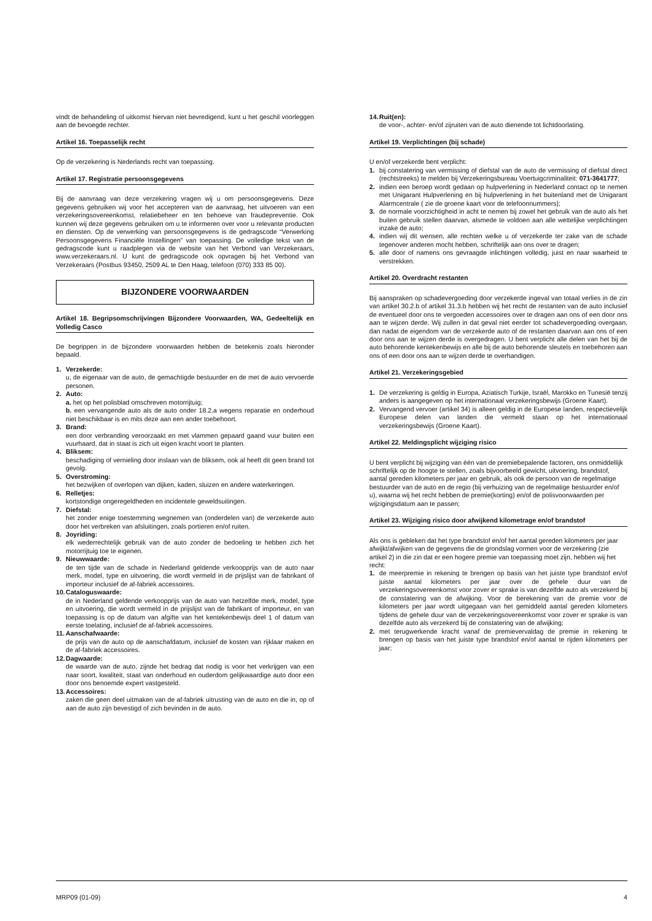vindt de behandeling of uitkomst hiervan niet bevredigend, kunt u het geschil voorleggen aan de bevoegde rechter.
Artikel 16. Toepasselijk recht
Op de verzekering is Nederlands recht van toepassing.
Artikel 17. Registratie persoonsgegevens
Bij de aanvraag van deze verzekering vragen wij u om persoonsgegevens. Deze gegevens gebruiken wij voor het accepteren van de aanvraag, het uitvoeren van een verzekeringsovereenkomst, relatiebeheer en ten behoeve van fraudepreventie. Ook kunnen wij deze gegevens gebruiken om u te informeren over voor u relevante producten en diensten. Op de verwerking van persoonsgegevens is de gedragscode “Verwerking Persoonsgegevens Financiële Instellingen” van toepassing. De volledige tekst van de gedragscode kunt u raadplegen via de website van het Verbond van Verzekeraars, www.verzekeraars.nl. U kunt de gedragscode ook opvragen bij het Verbond van Verzekeraars (Postbus 93450, 2509 AL te Den Haag, telefoon (070) 333 85 00).
BIJZONDERE VOORWAARDEN
Artikel 18. Begripsomschrijvingen Bijzondere Voorwaarden, WA, Gedeeltelijk en Volledig Casco
De begrippen in de bijzondere voorwaarden hebben de betekenis zoals hieronder bepaald.
1. Verzekerde:
u, de eigenaar van de auto, de gemachtigde bestuurder en de met de auto vervoerde personen.
2. Auto:
a. het op het polisblad omschreven motorrijtuig;
b. een vervangende auto als de auto onder 18.2.a wegens reparatie en onderhoud niet beschikbaar is en mits deze aan een ander toebehoort.
3. Brand:
een door verbranding veroorzaakt en met vlammen gepaard gaand vuur buiten een vuurhaard, dat in staat is zich uit eigen kracht voort te planten.
4. Bliksem:
beschadiging of vernieling door inslaan van de bliksem, ook al heeft dit geen brand tot gevolg.
5. Overstroming:
het bezwijken of overlopen van dijken, kaden, sluizen en andere waterkeringen.
6. Relletjes:
kortstondige ongeregeldheden en incidentele geweldsuitingen.
7. Diefstal:
het zonder enige toestemming wegnemen van (onderdelen van) de verzekerde auto door het verbreken van afsluitingen, zoals portieren en/of ruiten.
8. Joyriding:
elk wederrechtelijk gebruik van de auto zonder de bedoeling te hebben zich het motorrijtuig toe te eigenen.
9. Nieuwwaarde:
de ten tijde van de schade in Nederland geldende verkoopprijs van de auto naar merk, model, type en uitvoering, die wordt vermeld in de prijslijst van de fabrikant of importeur inclusief de af-fabriek accessoires.
10. Catalogus­waarde:
de in Nederland geldende verkoopprijs van de auto van hetzelfde merk, model, type en uitvoering, die wordt vermeld in de prijslijst van de fabrikant of importeur, en van toepassing is op de datum van afgifte van het kentekenbewijs deel 1 of datum van eerste toelating, inclusief de af-fabriek accessoires.
11. Aanschafwaarde:
de prijs van de auto op de aanschafdatum, inclusief de kosten van rijklaar maken en de af-fabriek accessoires.
12. Dagwaarde:
de waarde van de auto, zijnde het bedrag dat nodig is voor het verkrijgen van een naar soort, kwaliteit, staat van onderhoud en ouderdom gelijkwaardige auto door een door ons benoemde expert vastgesteld.
13. Accessoires:
zaken die geen deel uitmaken van de af-fabriek uitrusting van de auto en die in, op of aan de auto zijn bevestigd of zich bevinden in de auto.
14. Ruit(en):
de voor-, achter- en/of zijruiten van de auto dienende tot lichtdoorlating.
Artikel 19. Verplichtingen (bij schade)
U en/of verzekerde bent verplicht:
1. bij constatering van vermissing of diefstal van de auto de vermissing of diefstal direct (rechtstreeks) te melden bij Verzekeringsbureau Voertuigcriminaliteit: 071-3641777;
2. indien een beroep wordt gedaan op hulpverlening in Nederland contact op te nemen met Unigarant Hulpverlening en bij hulpverlening in het buitenland met de Unigarant Alarmcentrale ( zie de groene kaart voor de telefoonnummers);
3. de normale voorzichtigheid in acht te nemen bij zowel het gebruik van de auto als het buiten gebruik stellen daarvan, alsmede te voldoen aan alle wettelijke verplichtingen inzake de auto;
4. indien wij dit wensen, alle rechten welke u of verzekerde ter zake van de schade tegenover anderen mocht hebben, schriftelijk aan ons over te dragen;
5. alle door of namens ons gevraagde inlichtingen volledig, juist en naar waarheid te verstrekken.
Artikel 20. Overdracht restanten
Bij aanspraken op schadevergoeding door verzekerde ingeval van totaal verlies in de zin van artikel 30.2.b of artikel 31.3.b hebben wij het recht de restanten van de auto inclusief de eventueel door ons te vergoeden accessoires over te dragen aan ons of een door ons aan te wijzen derde. Wij zullen in dat geval niet eerder tot schadevergoeding overgaan, dan nadat de eigendom van de verzekerde auto of de restanten daarvan aan ons of een door ons aan te wijzen derde is overgedragen. U bent verplicht alle delen van het bij de auto behorende kentekenbewijs en alle bij de auto behorende sleutels en toebehoren aan ons of een door ons aan te wijzen derde te overhandigen.
Artikel 21. Verzekeringsgebied
1. De verzekering is geldig in Europa, Aziatisch Turkije, Israël, Marokko en Tunesië tenzij anders is aangegeven op het internationaal verzekeringsbewijs (Groene Kaart).
2. Vervangend vervoer (artikel 34) is alleen geldig in de Europese landen, respectievelijk Europese delen van landen die vermeld staan op het internationaal verzekeringsbewijs (Groene Kaart).
Artikel 22. Meldingsplicht wijziging risico
U bent verplicht bij wijziging van één van de premiebepalende factoren, ons onmiddellijk schriftelijk op de hoogte te stellen, zoals bijvoorbeeld gewicht, uitvoering, brandstof, aantal gereden kilometers per jaar en gebruik, als ook de persoon van de regelmatige bestuurder van de auto en de regio (bij verhuizing van de regelmatige bestuurder en/of u), waarna wij het recht hebben de premie(korting) en/of de polisvoorwaarden per wijzigingsdatum aan te passen;
Artikel 23. Wijziging risico door afwijkend kilometrage en/of brandstof
Als ons is gebleken dat het type brandstof en/of het aantal gereden kilometers per jaar afwijkt/afwijken van de gegevens die de grondslag vormen voor de verzekering (zie artikel 2) in die zin dat er een hogere premie van toepassing moet zijn, hebben wij het recht:
1. de meerpremie in rekening te brengen op basis van het juiste type brandstof en/of juiste aantal kilometers per jaar over de gehele duur van de verzekeringsovereenkomst voor zover er sprake is van dezelfde auto als verzekerd bij de constatering van de afwijking. Voor de berekening van de premie voor de kilometers per jaar wordt uitgegaan van het gemiddeld aantal gereden kilometers tijdens de gehele duur van de verzekeringsovereenkomst voor zover er sprake is van dezelfde auto als verzekerd bij de constatering van de afwijking;
2. met terugwerkende kracht vanaf de premievervaldag de premie in rekening te brengen op basis van het juiste type brandstof en/of aantal te rijden kilometers per jaar;
MRP09 (01-09) 4